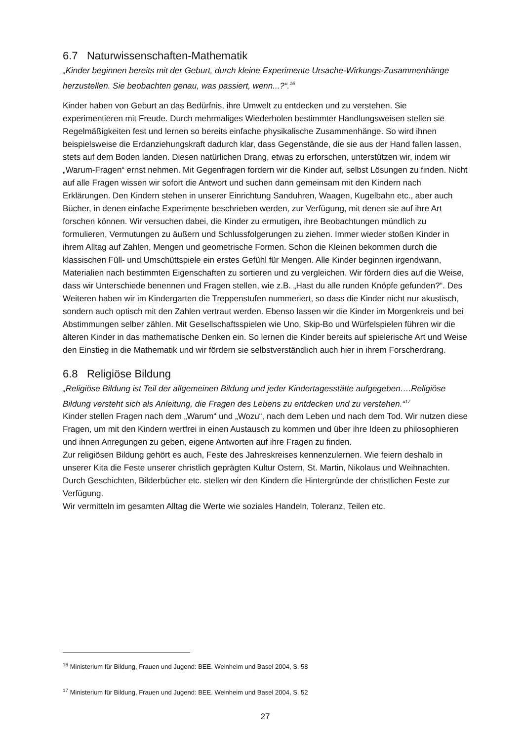6.7 Naturwissenschaften-Mathematik
„Kinder beginnen bereits mit der Geburt, durch kleine Experimente Ursache-Wirkungs-Zusammenhänge herzustellen. Sie beobachten genau, was passiert, wenn...?“.<sup>16</sup>
Kinder haben von Geburt an das Bedürfnis, ihre Umwelt zu entdecken und zu verstehen. Sie experimentieren mit Freude. Durch mehrmaliges Wiederholen bestimmter Handlungsweisen stellen sie Regelmäßigkeiten fest und lernen so bereits einfache physikalische Zusammenhänge. So wird ihnen beispielsweise die Erdanziehungskraft dadurch klar, dass Gegenstände, die sie aus der Hand fallen lassen, stets auf dem Boden landen. Diesen natürlichen Drang, etwas zu erforschen, unterstützen wir, indem wir „Warum-Fragen“ ernst nehmen. Mit Gegenfragen fordern wir die Kinder auf, selbst Lösungen zu finden. Nicht auf alle Fragen wissen wir sofort die Antwort und suchen dann gemeinsam mit den Kindern nach Erklärungen. Den Kindern stehen in unserer Einrichtung Sanduhren, Waagen, Kugelbahn etc., aber auch Bücher, in denen einfache Experimente beschrieben werden, zur Verfügung, mit denen sie auf ihre Art forschen können. Wir versuchen dabei, die Kinder zu ermutigen, ihre Beobachtungen mündlich zu formulieren, Vermutungen zu äußern und Schlussfolgerungen zu ziehen. Immer wieder stoßen Kinder in ihrem Alltag auf Zahlen, Mengen und geometrische Formen. Schon die Kleinen bekommen durch die klassischen Füll- und Umschüttspiele ein erstes Gefühl für Mengen. Alle Kinder beginnen irgendwann, Materialien nach bestimmten Eigenschaften zu sortieren und zu vergleichen. Wir fördern dies auf die Weise, dass wir Unterschiede benennen und Fragen stellen, wie z.B. „Hast du alle runden Knöpfe gefunden?“. Des Weiteren haben wir im Kindergarten die Treppenstufen nummeriert, so dass die Kinder nicht nur akustisch, sondern auch optisch mit den Zahlen vertraut werden. Ebenso lassen wir die Kinder im Morgenkreis und bei Abstimmungen selber zählen. Mit Gesellschaftsspielen wie Uno, Skip-Bo und Würfelspielen führen wir die älteren Kinder in das mathematische Denken ein. So lernen die Kinder bereits auf spielerische Art und Weise den Einstieg in die Mathematik und wir fördern sie selbstverständlich auch hier in ihrem Forscherdrang.
6.8 Religiöse Bildung
„Religiöse Bildung ist Teil der allgemeinen Bildung und jeder Kindertagesstätte aufgegeben….Religiöse Bildung versteht sich als Anleitung, die Fragen des Lebens zu entdecken und zu verstehen.“<sup>17</sup>
Kinder stellen Fragen nach dem „Warum“ und „Wozu“, nach dem Leben und nach dem Tod. Wir nutzen diese Fragen, um mit den Kindern wertfrei in einen Austausch zu kommen und über ihre Ideen zu philosophieren und ihnen Anregungen zu geben, eigene Antworten auf ihre Fragen zu finden.
Zur religiösen Bildung gehört es auch, Feste des Jahreskreises kennenzulernen. Wie feiern deshalb in unserer Kita die Feste unserer christlich geprägten Kultur Ostern, St. Martin, Nikolaus und Weihnachten. Durch Geschichten, Bilderbücher etc. stellen wir den Kindern die Hintergründe der christlichen Feste zur Verfügung.
Wir vermitteln im gesamten Alltag die Werte wie soziales Handeln, Toleranz, Teilen etc.
<sup>16</sup> Ministerium für Bildung, Frauen und Jugend: BEE. Weinheim und Basel 2004, S. 58
<sup>17</sup> Ministerium für Bildung, Frauen und Jugend: BEE. Weinheim und Basel 2004, S. 52
27